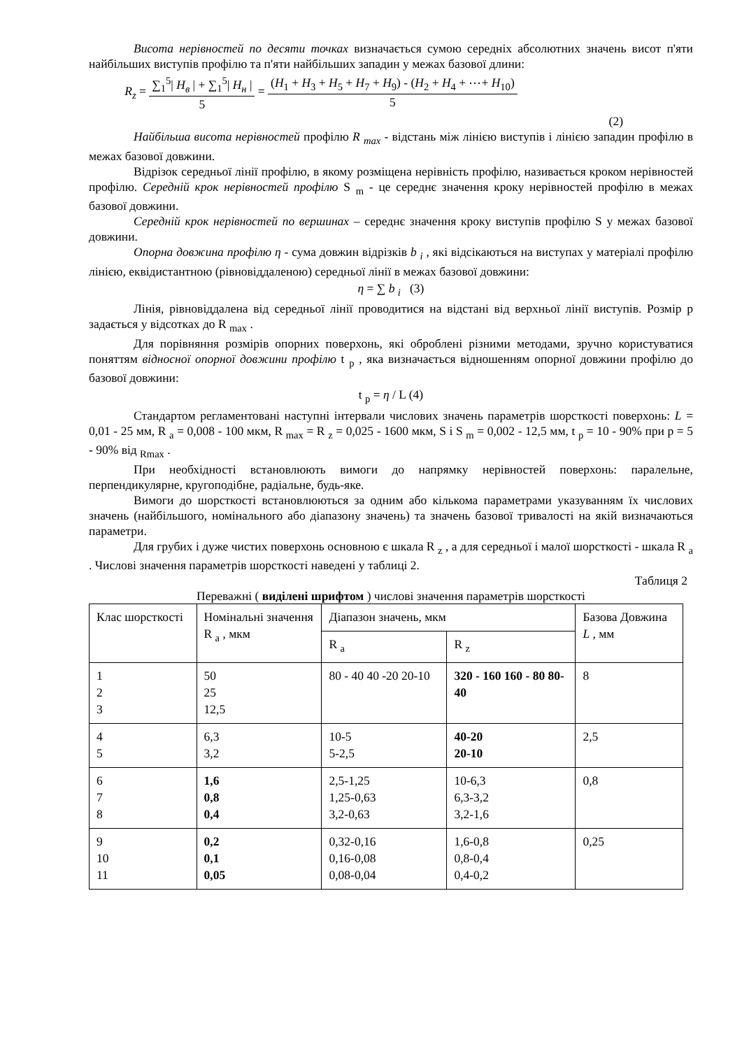Висота нерівностей по десяти точках визначається сумою середніх абсолютних значень висот п'яти найбільших виступів профілю та п'яти найбільших западин у межах базової длини:
R<sub>z</sub> =
∑<sub>1</sub><sup>5</sup>| H<sub>в</sub> | + ∑<sub>1</sub><sup>5</sup>| H<sub>н</sub> |
5
=
(H<sub>1</sub> + H<sub>3</sub> + H<sub>5</sub> + H<sub>7</sub> + H<sub>9</sub>) - (H<sub>2</sub> + H<sub>4</sub> + ⋯+ H<sub>10</sub>)
5
(2)
Найбільша висота нерівностей профілю R <sub>max</sub> - відстань між лінією виступів і лінією западин профілю в межах базової довжини.
Відрізок середньої лінії профілю, в якому розміщена нерівність профілю, називається кроком нерівностей профілю. Середній крок нерівностей профілю S <sub>m</sub> - це середнє значення кроку нерівностей профілю в межах базової довжини.
Середній крок нерівностей по вершинах – середнє значення кроку виступів профілю S у межах базової довжини.
Опорна довжина профілю η - сума довжин відрізків b <sub>i</sub> , які відсікаються на виступах у матеріалі профілю лінією, еквідистантною (рівновіддаленою) середньої лінії в межах базової довжини:
η = ∑ b <sub>i</sub> (3)
Лінія, рівновіддалена від середньої лінії проводитися на відстані від верхньої лінії виступів. Розмір р задається у відсотках до R <sub>max</sub> .
Для порівняння розмірів опорних поверхонь, які оброблені різними методами, зручно користуватися поняттям відносної опорної довжини профілю t <sub>p</sub> , яка визначається відношенням опорної довжини профілю до базової довжини:
t <sub>p</sub> = η / L (4)
Стандартом регламентовані наступні інтервали числових значень параметрів шорсткості поверхонь: L = 0,01 - 25 мм, R <sub>a</sub> = 0,008 - 100 мкм, R <sub>max</sub> = R <sub>z</sub> = 0,025 - 1600 мкм, S і S <sub>m</sub> = 0,002 - 12,5 мм, t <sub>p</sub> = 10 - 90% при р = 5 - 90% від <sub>Rmax</sub> .
При необхідності встановлюють вимоги до напрямку нерівностей поверхонь: паралельне, перпендикулярне, кругоподібне, радіальне, будь-яке.
Вимоги до шорсткості встановлюються за одним або кількома параметрами указуванням їх числових значень (найбільшого, номінального або діапазону значень) та значень базової тривалості на якій визначаються параметри.
Для грубих і дуже чистих поверхонь основною є шкала R <sub>z</sub> , а для середньої і малої шорсткості - шкала R <sub>a</sub> . Числові значення параметрів шорсткості наведені у таблиці 2.
Таблиця 2
Переважні ( виділені шрифтом ) числові значення параметрів шорсткості
| Клас шорсткості | Номінальні значення R <sub>a</sub> , мкм | Діапазон значень, мкм | | Базова Довжина L , мм |
| | | R <sub>a</sub> | R <sub>z</sub> | |
| 1 2 3 | 50 25 12,5 | 80 - 40 40 -20 20-10 | 320 - 160 160 - 80 80-40 | 8 |
| 4 5 | 6,3 3,2 | 10-5 5-2,5 | 40-20 20-10 | 2,5 |
| 6 7 8 | 1,6 0,8 0,4 | 2,5-1,25 1,25-0,63 3,2-0,63 | 10-6,3 6,3-3,2 3,2-1,6 | 0,8 |
| 9 10 11 | 0,2 0,1 0,05 | 0,32-0,16 0,16-0,08 0,08-0,04 | 1,6-0,8 0,8-0,4 0,4-0,2 | 0,25 |